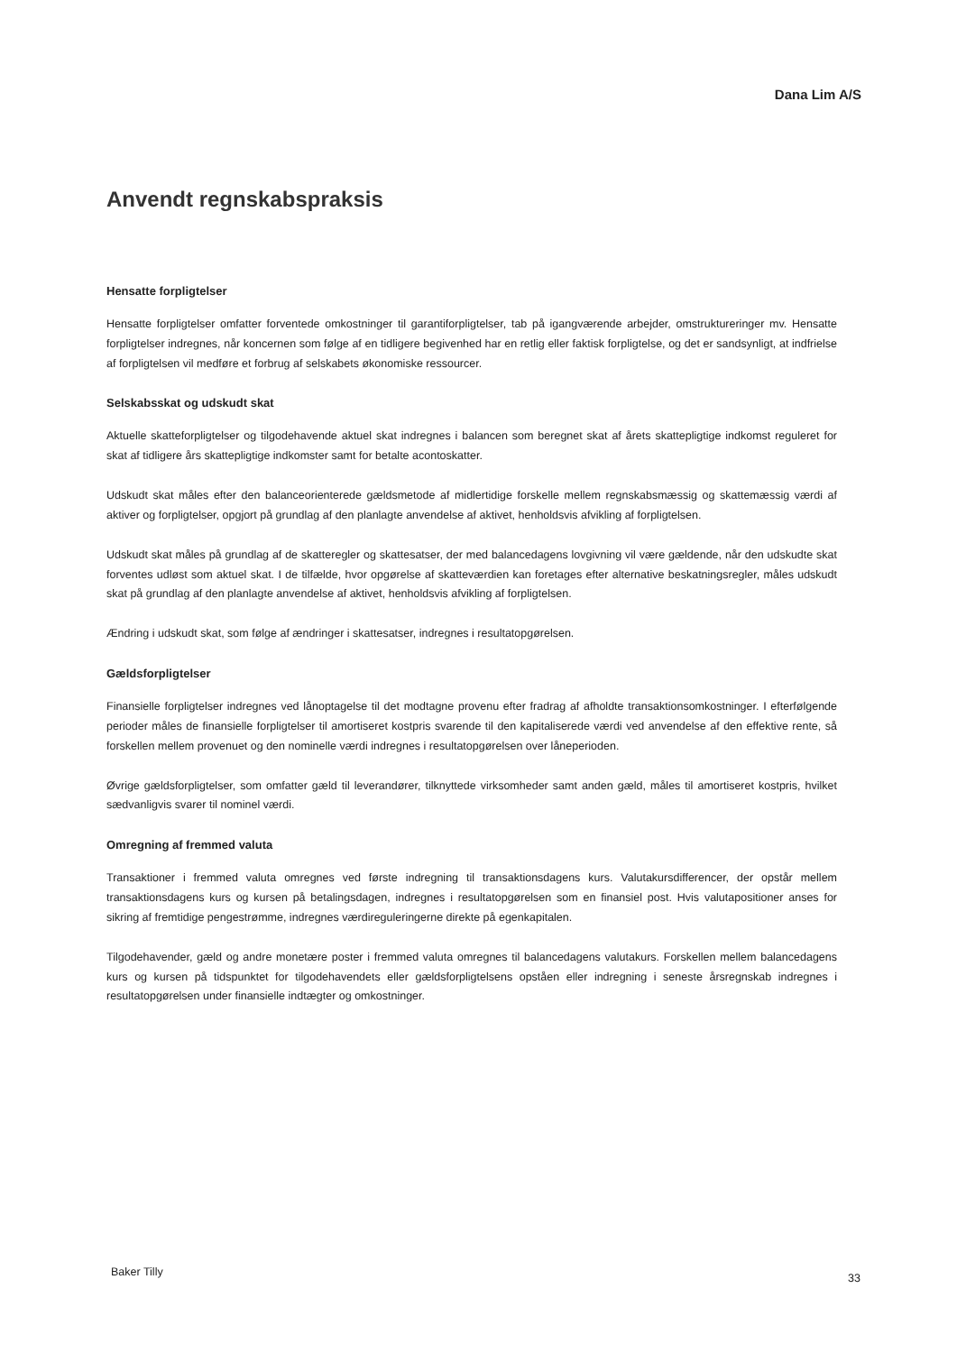Dana Lim A/S
Anvendt regnskabspraksis
Hensatte forpligtelser
Hensatte forpligtelser omfatter forventede omkostninger til garantiforpligtelser, tab på igangværende arbejder, omstruktureringer mv. Hensatte forpligtelser indregnes, når koncernen som følge af en tidligere begivenhed har en retlig eller faktisk forpligtelse, og det er sandsynligt, at indfrielse af forpligtelsen vil medføre et forbrug af selskabets økonomiske ressourcer.
Selskabsskat og udskudt skat
Aktuelle skatteforpligtelser og tilgodehavende aktuel skat indregnes i balancen som beregnet skat af årets skattepligtige indkomst reguleret for skat af tidligere års skattepligtige indkomster samt for betalte acontoskatter.
Udskudt skat måles efter den balanceorienterede gældsmetode af midlertidige forskelle mellem regnskabsmæssig og skattemæssig værdi af aktiver og forpligtelser, opgjort på grundlag af den planlagte anvendelse af aktivet, henholdsvis afvikling af forpligtelsen.
Udskudt skat måles på grundlag af de skatteregler og skattesatser, der med balancedagens lovgivning vil være gældende, når den udskudte skat forventes udløst som aktuel skat. I de tilfælde, hvor opgørelse af skatteværdien kan foretages efter alternative beskatningsregler, måles udskudt skat på grundlag af den planlagte anvendelse af aktivet, henholdsvis afvikling af forpligtelsen.
Ændring i udskudt skat, som følge af ændringer i skattesatser, indregnes i resultatopgørelsen.
Gældsforpligtelser
Finansielle forpligtelser indregnes ved lånoptagelse til det modtagne provenu efter fradrag af afholdte transaktionsomkostninger. I efterfølgende perioder måles de finansielle forpligtelser til amortiseret kostpris svarende til den kapitaliserede værdi ved anvendelse af den effektive rente, så forskellen mellem provenuet og den nominelle værdi indregnes i resultatopgørelsen over låneperioden.
Øvrige gældsforpligtelser, som omfatter gæld til leverandører, tilknyttede virksomheder samt anden gæld, måles til amortiseret kostpris, hvilket sædvanligvis svarer til nominel værdi.
Omregning af fremmed valuta
Transaktioner i fremmed valuta omregnes ved første indregning til transaktionsdagens kurs. Valutakursdifferencer, der opstår mellem transaktionsdagens kurs og kursen på betalingsdagen, indregnes i resultatopgørelsen som en finansiel post. Hvis valutapositioner anses for sikring af fremtidige pengestrømme, indregnes værdireguleringerne direkte på egenkapitalen.
Tilgodehavender, gæld og andre monetære poster i fremmed valuta omregnes til balancedagens valutakurs. Forskellen mellem balancedagens kurs og kursen på tidspunktet for tilgodehavendets eller gældsforpligtelsens opståen eller indregning i seneste årsregnskab indregnes i resultatopgørelsen under finansielle indtægter og omkostninger.
Baker Tilly 33